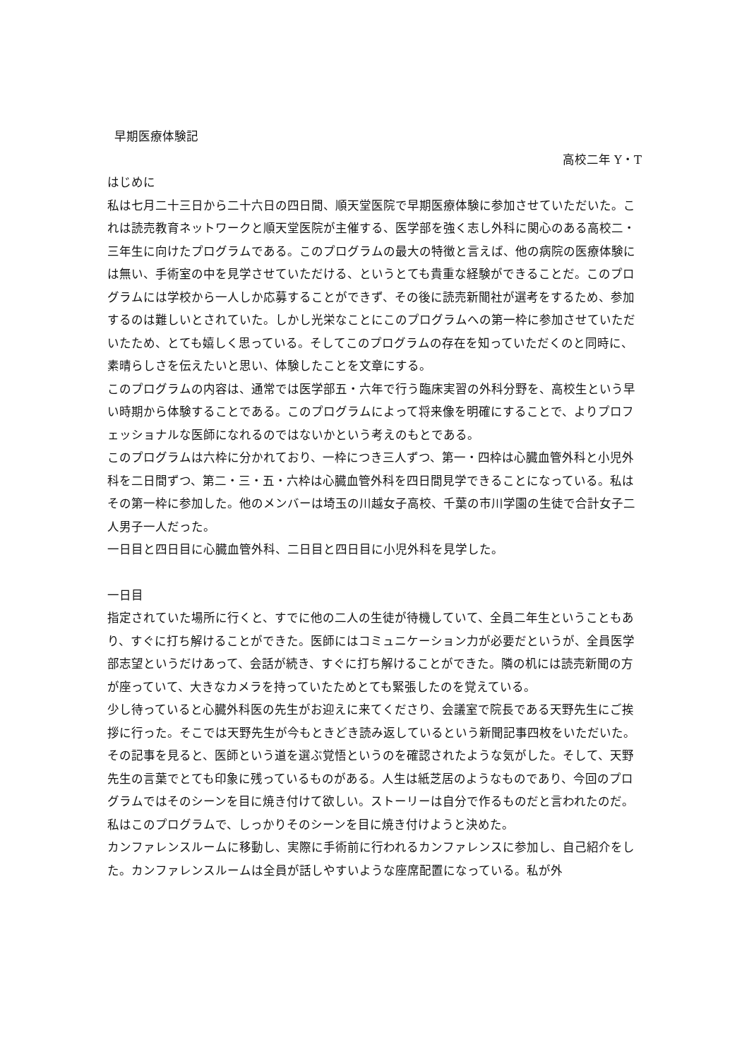早期医療体験記
高校二年 Y・T
はじめに
私は七月二十三日から二十六日の四日間、順天堂医院で早期医療体験に参加させていただいた。これは読売教育ネットワークと順天堂医院が主催する、医学部を強く志し外科に関心のある高校二・三年生に向けたプログラムである。このプログラムの最大の特徴と言えば、他の病院の医療体験には無い、手術室の中を見学させていただける、というとても貴重な経験ができることだ。このプログラムには学校から一人しか応募することができず、その後に読売新聞社が選考をするため、参加するのは難しいとされていた。しかし光栄なことにこのプログラムへの第一枠に参加させていただいたため、とても嬉しく思っている。そしてこのプログラムの存在を知っていただくのと同時に、素晴らしさを伝えたいと思い、体験したことを文章にする。
このプログラムの内容は、通常では医学部五・六年で行う臨床実習の外科分野を、高校生という早い時期から体験することである。このプログラムによって将来像を明確にすることで、よりプロフェッショナルな医師になれるのではないかという考えのもとである。
このプログラムは六枠に分かれており、一枠につき三人ずつ、第一・四枠は心臓血管外科と小児外科を二日間ずつ、第二・三・五・六枠は心臓血管外科を四日間見学できることになっている。私はその第一枠に参加した。他のメンバーは埼玉の川越女子高校、千葉の市川学園の生徒で合計女子二人男子一人だった。
一日目と四日目に心臓血管外科、二日目と四日目に小児外科を見学した。
一日目
指定されていた場所に行くと、すでに他の二人の生徒が待機していて、全員二年生ということもあり、すぐに打ち解けることができた。医師にはコミュニケーション力が必要だというが、全員医学部志望というだけあって、会話が続き、すぐに打ち解けることができた。隣の机には読売新聞の方が座っていて、大きなカメラを持っていたためとても緊張したのを覚えている。
少し待っていると心臓外科医の先生がお迎えに来てくださり、会議室で院長である天野先生にご挨拶に行った。そこでは天野先生が今もときどき読み返しているという新聞記事四枚をいただいた。その記事を見ると、医師という道を選ぶ覚悟というのを確認されたような気がした。そして、天野先生の言葉でとても印象に残っているものがある。人生は紙芝居のようなものであり、今回のプログラムではそのシーンを目に焼き付けて欲しい。ストーリーは自分で作るものだと言われたのだ。私はこのプログラムで、しっかりそのシーンを目に焼き付けようと決めた。
カンファレンスルームに移動し、実際に手術前に行われるカンファレンスに参加し、自己紹介をした。カンファレンスルームは全員が話しやすいような座席配置になっている。私が外